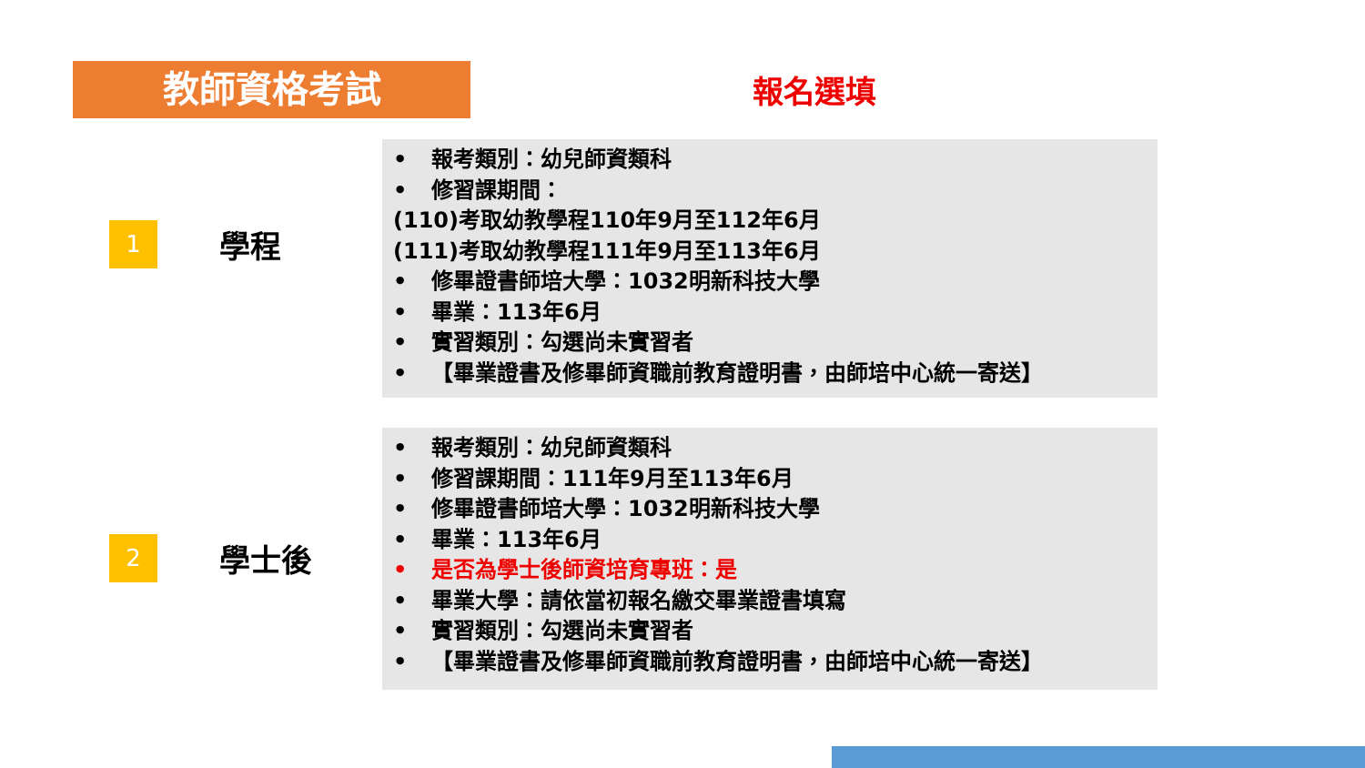教師資格考試
報名選填
1
學程
• 報考類別：幼兒師資類科
• 修習課期間：
(110)考取幼教學程110年9月至112年6月
(111)考取幼教學程111年9月至113年6月
• 修畢證書師培大學：1032明新科技大學
• 畢業：113年6月
• 實習類別：勾選尚未實習者
• 【畢業證書及修畢師資職前教育證明書，由師培中心統一寄送】
2
學士後
• 報考類別：幼兒師資類科
• 修習課期間：111年9月至113年6月
• 修畢證書師培大學：1032明新科技大學
• 畢業：113年6月
• 是否為學士後師資培育專班：是
• 畢業大學：請依當初報名繳交畢業證書填寫
• 實習類別：勾選尚未實習者
• 【畢業證書及修畢師資職前教育證明書，由師培中心統一寄送】